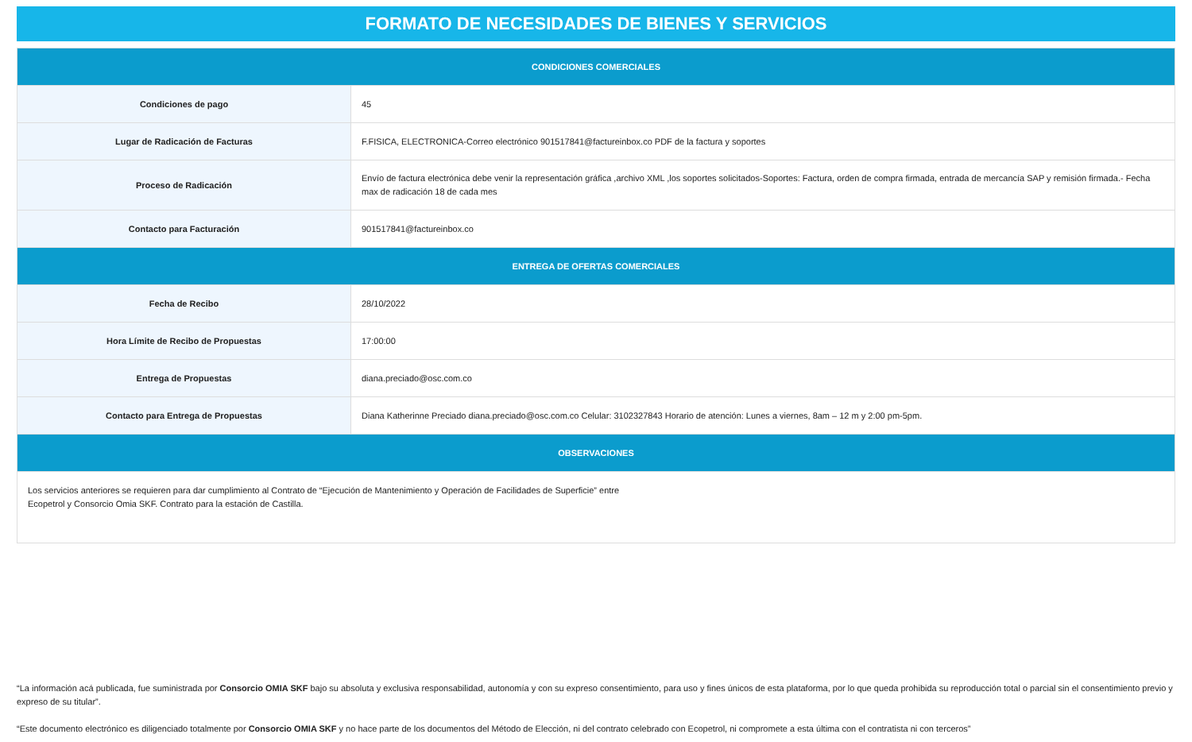FORMATO DE NECESIDADES DE BIENES Y SERVICIOS
| CONDICIONES COMERCIALES | |
| --- | --- |
| Condiciones de pago | 45 |
| Lugar de Radicación de Facturas | F.FISICA, ELECTRONICA-Correo electrónico 901517841@factureinbox.co PDF de la factura y soportes |
| Proceso de Radicación | Envío de factura electrónica debe venir la representación gráfica ,archivo XML ,los soportes solicitados-Soportes: Factura, orden de compra firmada, entrada de mercancía SAP y remisión firmada.- Fecha max de radicación 18 de cada mes |
| Contacto para Facturación | 901517841@factureinbox.co |
| ENTREGA DE OFERTAS COMERCIALES | |
| Fecha de Recibo | 28/10/2022 |
| Hora Límite de Recibo de Propuestas | 17:00:00 |
| Entrega de Propuestas | diana.preciado@osc.com.co |
| Contacto para Entrega de Propuestas | Diana Katherinne Preciado diana.preciado@osc.com.co Celular: 3102327843 Horario de atención: Lunes a viernes, 8am – 12 m y 2:00 pm-5pm. |
| OBSERVACIONES | |
| Los servicios anteriores se requieren para dar cumplimiento al Contrato de “Ejecución de Mantenimiento y Operación de Facilidades de Superficie” entre Ecopetrol y Consorcio Omia SKF. Contrato para la estación de Castilla. | |
“La información acá publicada, fue suministrada por Consorcio OMIA SKF bajo su absoluta y exclusiva responsabilidad, autonomía y con su expreso consentimiento, para uso y fines únicos de esta plataforma, por lo que queda prohibida su reproducción total o parcial sin el consentimiento previo y expreso de su titular”.
“Este documento electrónico es diligenciado totalmente por Consorcio OMIA SKF y no hace parte de los documentos del Método de Elección, ni del contrato celebrado con Ecopetrol, ni compromete a esta última con el contratista ni con terceros”